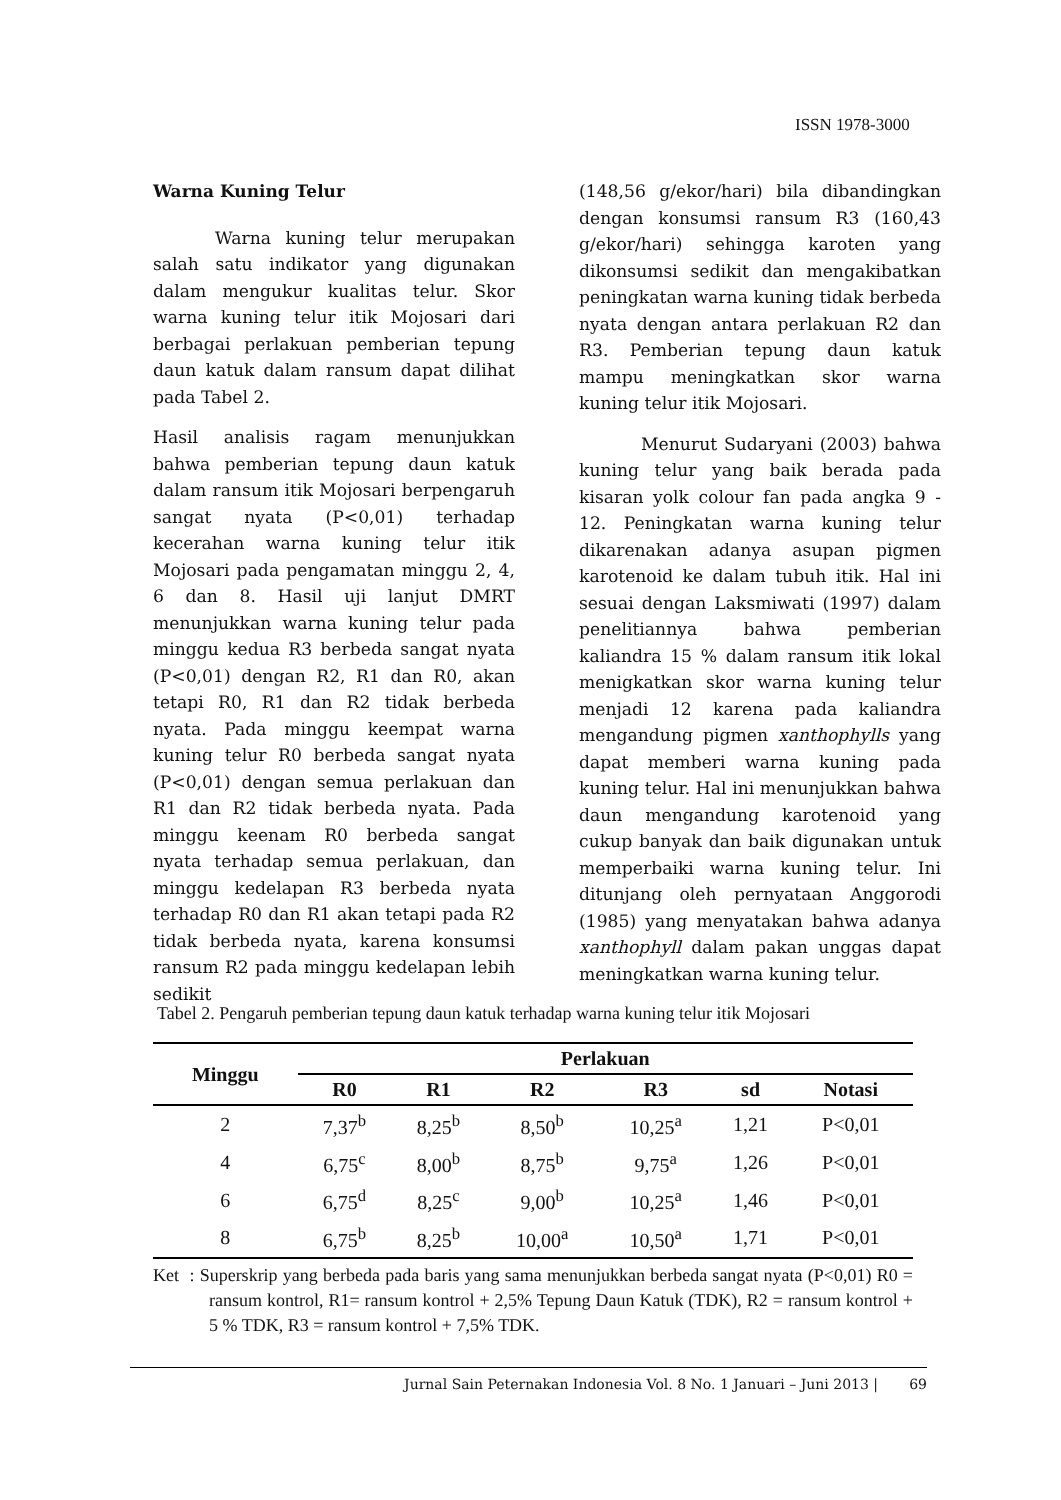ISSN 1978-3000
Warna Kuning Telur
Warna kuning telur merupakan salah satu indikator yang digunakan dalam mengukur kualitas telur. Skor warna kuning telur itik Mojosari dari berbagai perlakuan pemberian tepung daun katuk dalam ransum dapat dilihat pada Tabel 2.
Hasil analisis ragam menunjukkan bahwa pemberian tepung daun katuk dalam ransum itik Mojosari berpengaruh sangat nyata (P<0,01) terhadap kecerahan warna kuning telur itik Mojosari pada pengamatan minggu 2, 4, 6 dan 8. Hasil uji lanjut DMRT menunjukkan warna kuning telur pada minggu kedua R3 berbeda sangat nyata (P<0,01) dengan R2, R1 dan R0, akan tetapi R0, R1 dan R2 tidak berbeda nyata. Pada minggu keempat warna kuning telur R0 berbeda sangat nyata (P<0,01) dengan semua perlakuan dan R1 dan R2 tidak berbeda nyata. Pada minggu keenam R0 berbeda sangat nyata terhadap semua perlakuan, dan minggu kedelapan R3 berbeda nyata terhadap R0 dan R1 akan tetapi pada R2 tidak berbeda nyata, karena konsumsi ransum R2 pada minggu kedelapan lebih sedikit
(148,56 g/ekor/hari) bila dibandingkan dengan konsumsi ransum R3 (160,43 g/ekor/hari) sehingga karoten yang dikonsumsi sedikit dan mengakibatkan peningkatan warna kuning tidak berbeda nyata dengan antara perlakuan R2 dan R3. Pemberian tepung daun katuk mampu meningkatkan skor warna kuning telur itik Mojosari.
Menurut Sudaryani (2003) bahwa kuning telur yang baik berada pada kisaran yolk colour fan pada angka 9 - 12. Peningkatan warna kuning telur dikarenakan adanya asupan pigmen karotenoid ke dalam tubuh itik. Hal ini sesuai dengan Laksmiwati (1997) dalam penelitiannya bahwa pemberian kaliandra 15 % dalam ransum itik lokal menigkatkan skor warna kuning telur menjadi 12 karena pada kaliandra mengandung pigmen xanthophylls yang dapat memberi warna kuning pada kuning telur. Hal ini menunjukkan bahwa daun mengandung karotenoid yang cukup banyak dan baik digunakan untuk memperbaiki warna kuning telur. Ini ditunjang oleh pernyataan Anggorodi (1985) yang menyatakan bahwa adanya xanthophyll dalam pakan unggas dapat meningkatkan warna kuning telur.
Tabel 2. Pengaruh pemberian tepung daun katuk terhadap warna kuning telur itik Mojosari
| Minggu | Perlakuan | | | | | |
| --- | --- | --- | --- | --- | --- | --- |
| | R0 | R1 | R2 | R3 | sd | Notasi |
| 2 | 7,37<sup>b</sup> | 8,25<sup>b</sup> | 8,50<sup>b</sup> | 10,25<sup>a</sup> | 1,21 | P<0,01 |
| 4 | 6,75<sup>c</sup> | 8,00<sup>b</sup> | 8,75<sup>b</sup> | 9,75<sup>a</sup> | 1,26 | P<0,01 |
| 6 | 6,75<sup>d</sup> | 8,25<sup>c</sup> | 9,00<sup>b</sup> | 10,25<sup>a</sup> | 1,46 | P<0,01 |
| 8 | 6,75<sup>b</sup> | 8,25<sup>b</sup> | 10,00<sup>a</sup> | 10,50<sup>a</sup> | 1,71 | P<0,01 |
Ket : Superskrip yang berbeda pada baris yang sama menunjukkan berbeda sangat nyata (P<0,01) R0 = ransum kontrol, R1= ransum kontrol + 2,5% Tepung Daun Katuk (TDK), R2 = ransum kontrol + 5 % TDK, R3 = ransum kontrol + 7,5% TDK.
Jurnal Sain Peternakan Indonesia Vol. 8 No. 1 Januari – Juni 2013 | 69